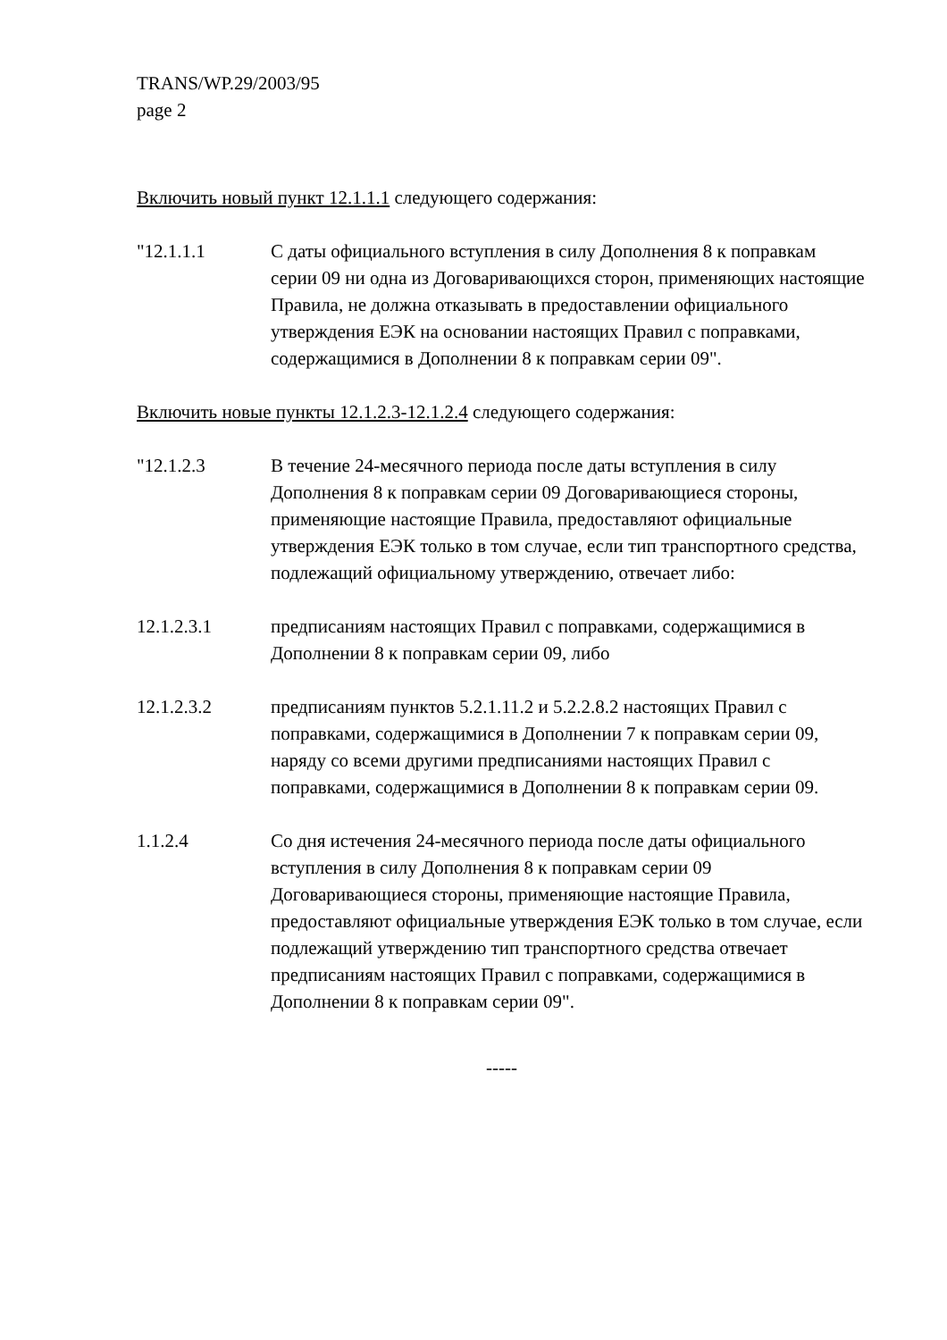TRANS/WP.29/2003/95
page 2
Включить новый пункт 12.1.1.1 следующего содержания:
"12.1.1.1 С даты официального вступления в силу Дополнения 8 к поправкам серии 09 ни одна из Договаривающихся сторон, применяющих настоящие Правила, не должна отказывать в предоставлении официального утверждения ЕЭК на основании настоящих Правил с поправками, содержащимися в Дополнении 8 к поправкам серии 09".
Включить новые пункты 12.1.2.3-12.1.2.4 следующего содержания:
"12.1.2.3 В течение 24-месячного периода после даты вступления в силу Дополнения 8 к поправкам серии 09 Договаривающиеся стороны, применяющие настоящие Правила, предоставляют официальные утверждения ЕЭК только в том случае, если тип транспортного средства, подлежащий официальному утверждению, отвечает либо:
12.1.2.3.1 предписаниям настоящих Правил с поправками, содержащимися в Дополнении 8 к поправкам серии 09, либо
12.1.2.3.2 предписаниям пунктов 5.2.1.11.2 и 5.2.2.8.2 настоящих Правил с поправками, содержащимися в Дополнении 7 к поправкам серии 09, наряду со всеми другими предписаниями настоящих Правил с поправками, содержащимися в Дополнении 8 к поправкам серии 09.
1.1.2.4 Со дня истечения 24-месячного периода после даты официального вступления в силу Дополнения 8 к поправкам серии 09 Договаривающиеся стороны, применяющие настоящие Правила, предоставляют официальные утверждения ЕЭК только в том случае, если подлежащий утверждению тип транспортного средства отвечает предписаниям настоящих Правил с поправками, содержащимися в Дополнении 8 к поправкам серии 09".
-----